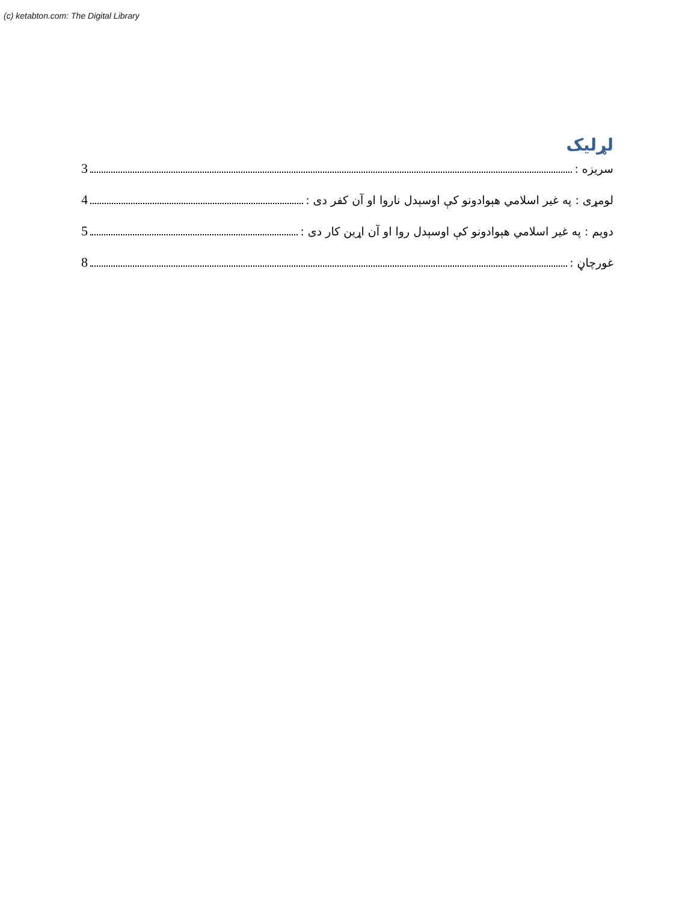(c) ketabton.com: The Digital Library
لړلیک
سریزه : 3
لومړی : په غیر اسلامي هېوادونو کې اوسېدل ناروا او آن کفر دی : 4
دویم : په غیر اسلامي هېوادونو کې اوسېدل روا او آن اړین کار دی : 5
غورچاڼ : 8